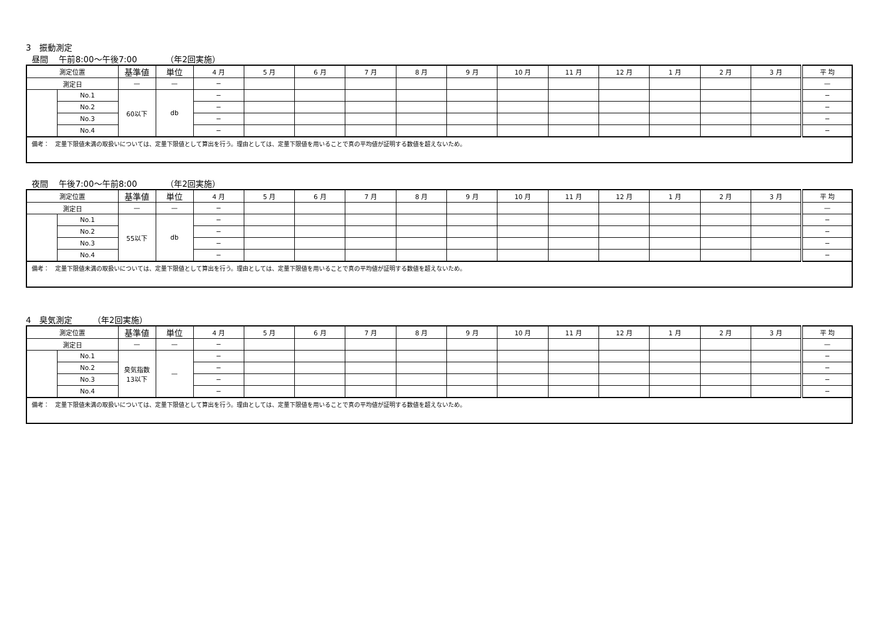3　振動測定
昼間　 午前8:00～午後7:00　　　　（年2回実施）
| 測定位置 | | 基準値 | 単位 | 4 月 | 5 月 | 6 月 | 7 月 | 8 月 | 9 月 | 10 月 | 11 月 | 12 月 | 1 月 | 2 月 | 3 月 | 平 均 |
| --- | --- | --- | --- | --- | --- | --- | --- | --- | --- | --- | --- | --- | --- | --- | --- | --- |
| 測定日 | | — | — | − | | | | | | | | | | | | — |
| | No.1 | 60以下 | db | − | | | | | | | | | | | | − |
| | No.2 | | | − | | | | | | | | | | | | − |
| | No.3 | | | − | | | | | | | | | | | | − |
| | No.4 | | | − | | | | | | | | | | | | − |
| 備考： 定量下限値未満の取扱いについては、定量下限値として算出を行う。理由としては、定量下限値を用いることで真の平均値が証明する数値を超えないため。 | | | | | | | | | | | | | | | | |
夜間　 午後7:00～午前8:00　　　　（年2回実施）
| 測定位置 | | 基準値 | 単位 | 4 月 | 5 月 | 6 月 | 7 月 | 8 月 | 9 月 | 10 月 | 11 月 | 12 月 | 1 月 | 2 月 | 3 月 | 平 均 |
| --- | --- | --- | --- | --- | --- | --- | --- | --- | --- | --- | --- | --- | --- | --- | --- | --- |
| 測定日 | | — | — | − | | | | | | | | | | | | — |
| | No.1 | 55以下 | db | − | | | | | | | | | | | | − |
| | No.2 | | | − | | | | | | | | | | | | − |
| | No.3 | | | − | | | | | | | | | | | | − |
| | No.4 | | | − | | | | | | | | | | | | − |
| 備考： 定量下限値未満の取扱いについては、定量下限値として算出を行う。理由としては、定量下限値を用いることで真の平均値が証明する数値を超えないため。 | | | | | | | | | | | | | | | | |
4　臭気測定　　　（年2回実施）
| 測定位置 | | 基準値 | 単位 | 4 月 | 5 月 | 6 月 | 7 月 | 8 月 | 9 月 | 10 月 | 11 月 | 12 月 | 1 月 | 2 月 | 3 月 | 平 均 |
| --- | --- | --- | --- | --- | --- | --- | --- | --- | --- | --- | --- | --- | --- | --- | --- | --- |
| 測定日 | | — | — | − | | | | | | | | | | | | — |
| | No.1 | 臭気指数 13以下 | — | − | | | | | | | | | | | | − |
| | No.2 | | | − | | | | | | | | | | | | − |
| | No.3 | | | − | | | | | | | | | | | | − |
| | No.4 | | | − | | | | | | | | | | | | − |
| 備考： 定量下限値未満の取扱いについては、定量下限値として算出を行う。理由としては、定量下限値を用いることで真の平均値が証明する数値を超えないため。 | | | | | | | | | | | | | | | | |